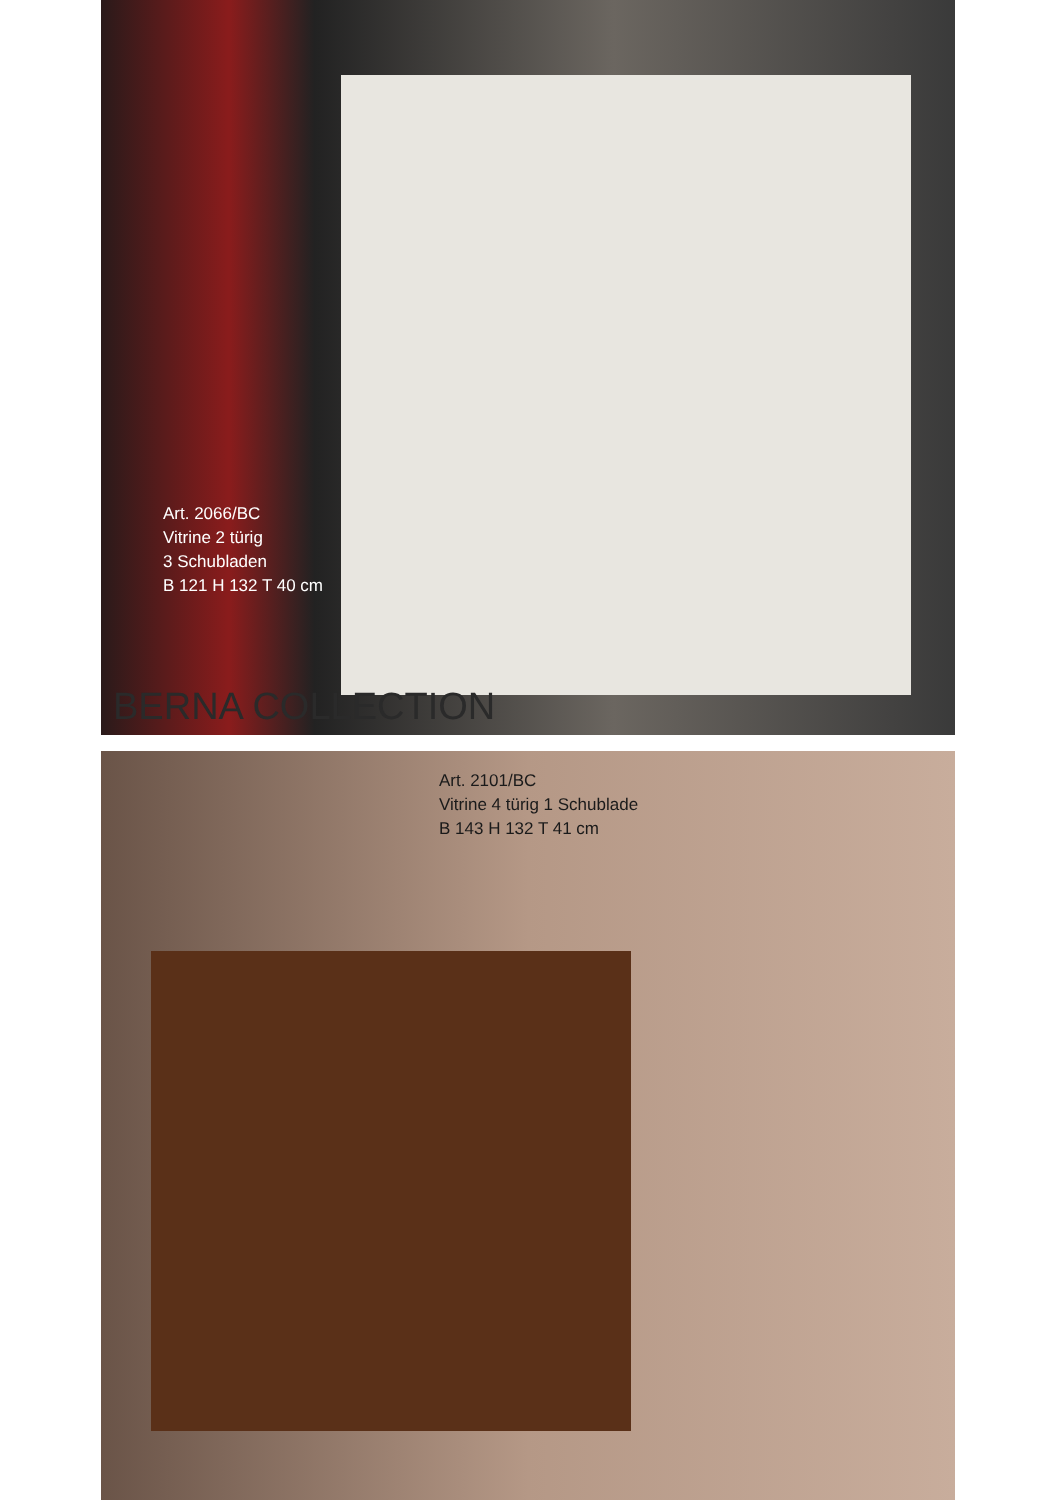Art. 2066/BC
Vitrine 2 türig
3 Schubladen
B 121 H 132 T 40 cm
BERNA COLLECTION
Art. 2101/BC
Vitrine 4 türig 1 Schublade
B 143 H 132 T 41 cm